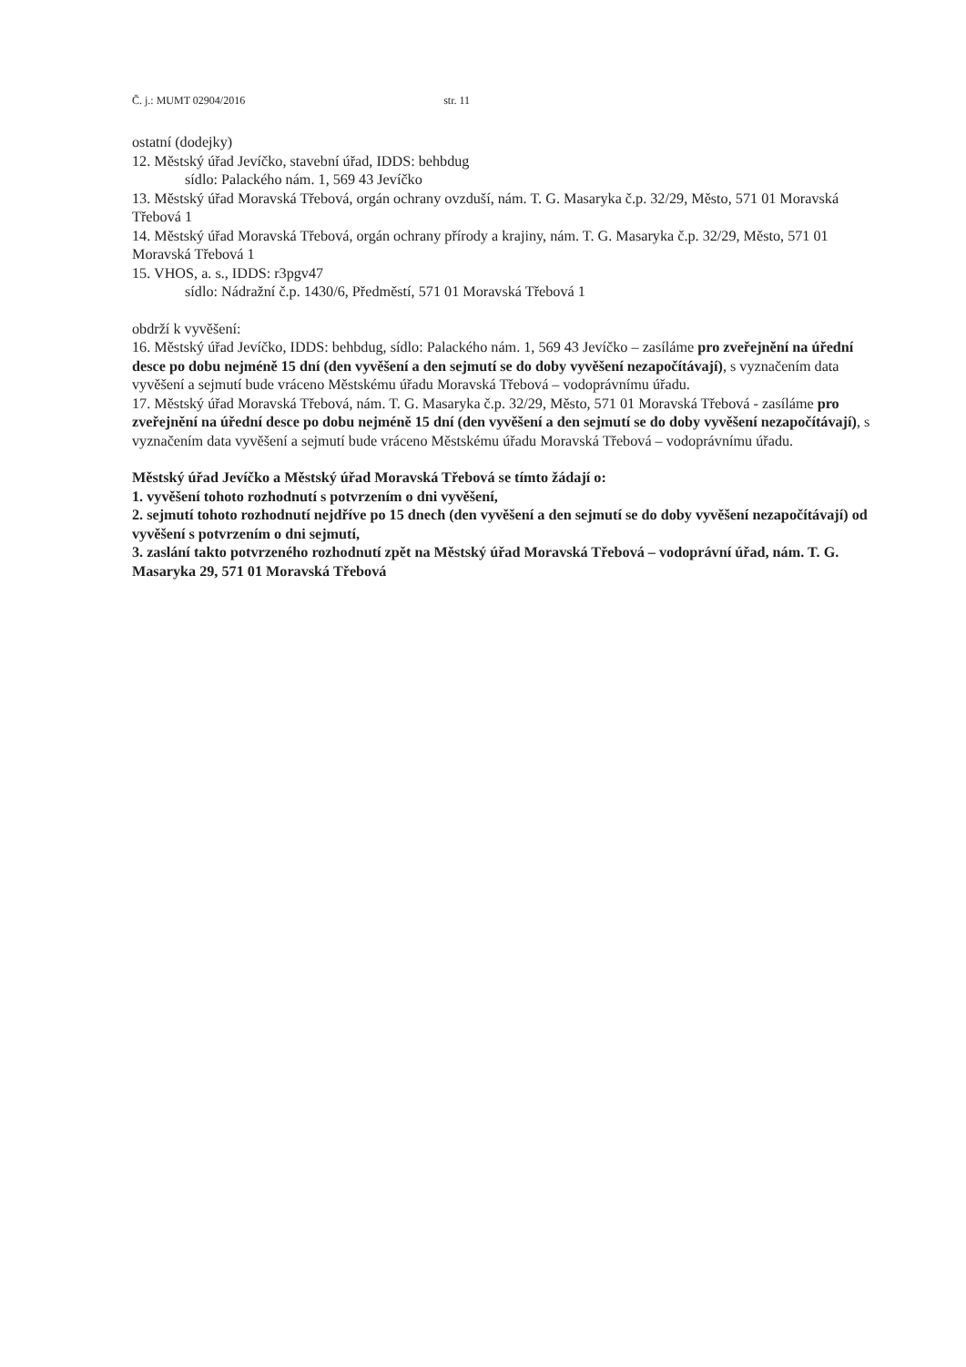Č. j.: MUMT 02904/2016 str. 11
ostatní (dodejky)
12. Městský úřad Jevíčko, stavební úřad, IDDS: behbdug
sídlo: Palackého nám. 1, 569 43 Jevíčko
13. Městský úřad Moravská Třebová, orgán ochrany ovzduší, nám. T. G. Masaryka č.p. 32/29, Město, 571 01 Moravská Třebová 1
14. Městský úřad Moravská Třebová, orgán ochrany přírody a krajiny, nám. T. G. Masaryka č.p. 32/29, Město, 571 01 Moravská Třebová 1
15. VHOS, a. s., IDDS: r3pgv47
sídlo: Nádražní č.p. 1430/6, Předměstí, 571 01 Moravská Třebová 1
obdrží k vyvěšení:
16. Městský úřad Jevíčko, IDDS: behbdug, sídlo: Palackého nám. 1, 569 43 Jevíčko – zasíláme pro zveřejnění na úřední desce po dobu nejméně 15 dní (den vyvěšení a den sejmutí se do doby vyvěšení nezapočítávají), s vyznačením data vyvěšení a sejmutí bude vráceno Městskému úřadu Moravská Třebová – vodoprávnímu úřadu.
17. Městský úřad Moravská Třebová, nám. T. G. Masaryka č.p. 32/29, Město, 571 01 Moravská Třebová - zasíláme pro zveřejnění na úřední desce po dobu nejméně 15 dní (den vyvěšení a den sejmutí se do doby vyvěšení nezapočítávají), s vyznačením data vyvěšení a sejmutí bude vráceno Městskému úřadu Moravská Třebová – vodoprávnímu úřadu.
Městský úřad Jevíčko a Městský úřad Moravská Třebová se tímto žádají o:
1. vyvěšení tohoto rozhodnutí s potvrzením o dni vyvěšení,
2. sejmutí tohoto rozhodnutí nejdříve po 15 dnech (den vyvěšení a den sejmutí se do doby vyvěšení nezapočítávají) od vyvěšení s potvrzením o dni sejmutí,
3. zaslání takto potvrzeného rozhodnutí zpět na Městský úřad Moravská Třebová – vodoprávní úřad, nám. T. G. Masaryka 29, 571 01 Moravská Třebová